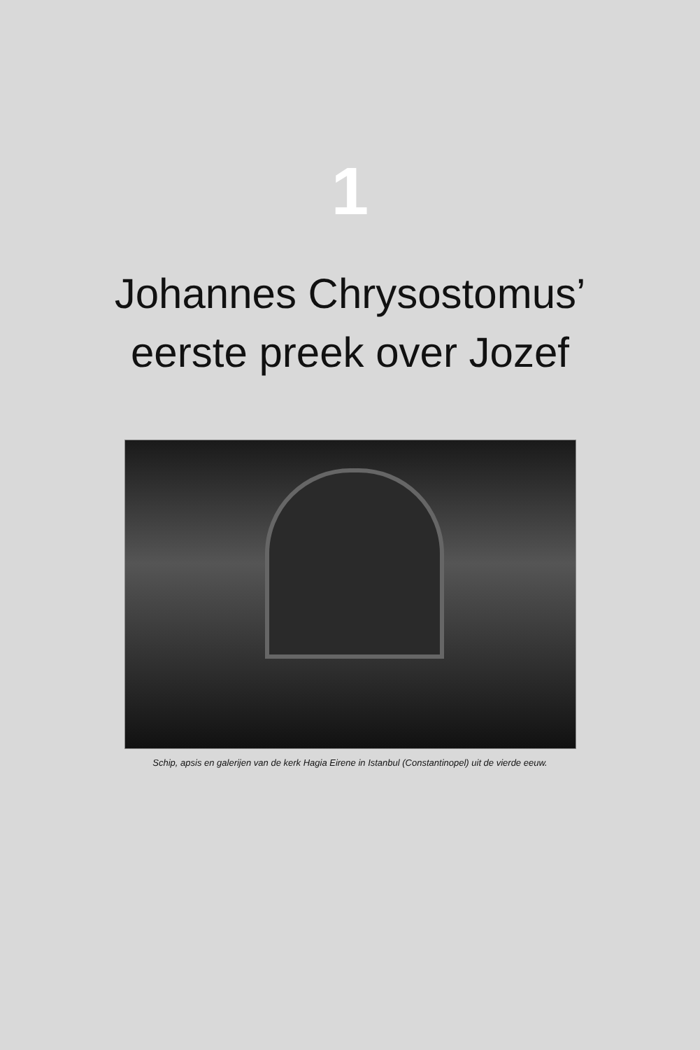1
Johannes Chrysostomus’
eerste preek over Jozef
Schip, apsis en galerijen van de kerk Hagia Eirene in Istanbul (Constantinopel) uit de vierde eeuw.